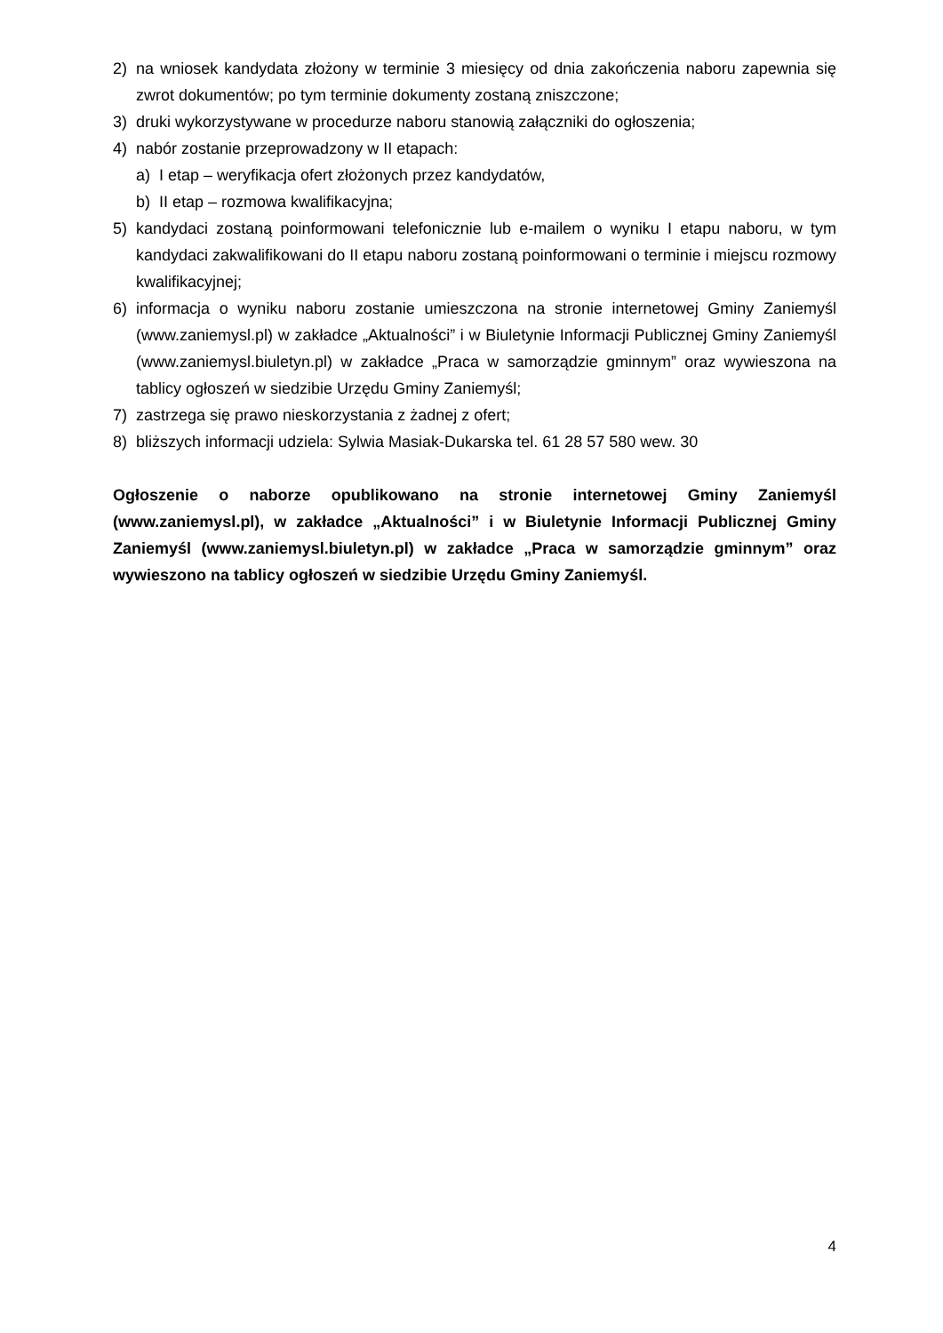2) na wniosek kandydata złożony w terminie 3 miesięcy od dnia zakończenia naboru zapewnia się zwrot dokumentów; po tym terminie dokumenty zostaną zniszczone;
3) druki wykorzystywane w procedurze naboru stanowią załączniki do ogłoszenia;
4) nabór zostanie przeprowadzony w II etapach:
a) I etap – weryfikacja ofert złożonych przez kandydatów,
b) II etap – rozmowa kwalifikacyjna;
5) kandydaci zostaną poinformowani telefonicznie lub e-mailem o wyniku I etapu naboru, w tym kandydaci zakwalifikowani do II etapu naboru zostaną poinformowani o terminie i miejscu rozmowy kwalifikacyjnej;
6) informacja o wyniku naboru zostanie umieszczona na stronie internetowej Gminy Zaniemyśl (www.zaniemysl.pl) w zakładce „Aktualności” i w Biuletynie Informacji Publicznej Gminy Zaniemyśl (www.zaniemysl.biuletyn.pl) w zakładce „Praca w samorządzie gminnym” oraz wywieszona na tablicy ogłoszeń w siedzibie Urzędu Gminy Zaniemyśl;
7) zastrzega się prawo nieskorzystania z żadnej z ofert;
8) bliższych informacji udziela: Sylwia Masiak-Dukarska tel. 61 28 57 580 wew. 30
Ogłoszenie o naborze opublikowano na stronie internetowej Gminy Zaniemyśl (www.zaniemysl.pl), w zakładce „Aktualności” i w Biuletynie Informacji Publicznej Gminy Zaniemyśl (www.zaniemysl.biuletyn.pl) w zakładce „Praca w samorządzie gminnym” oraz wywieszono na tablicy ogłoszeń w siedzibie Urzędu Gminy Zaniemyśl.
4